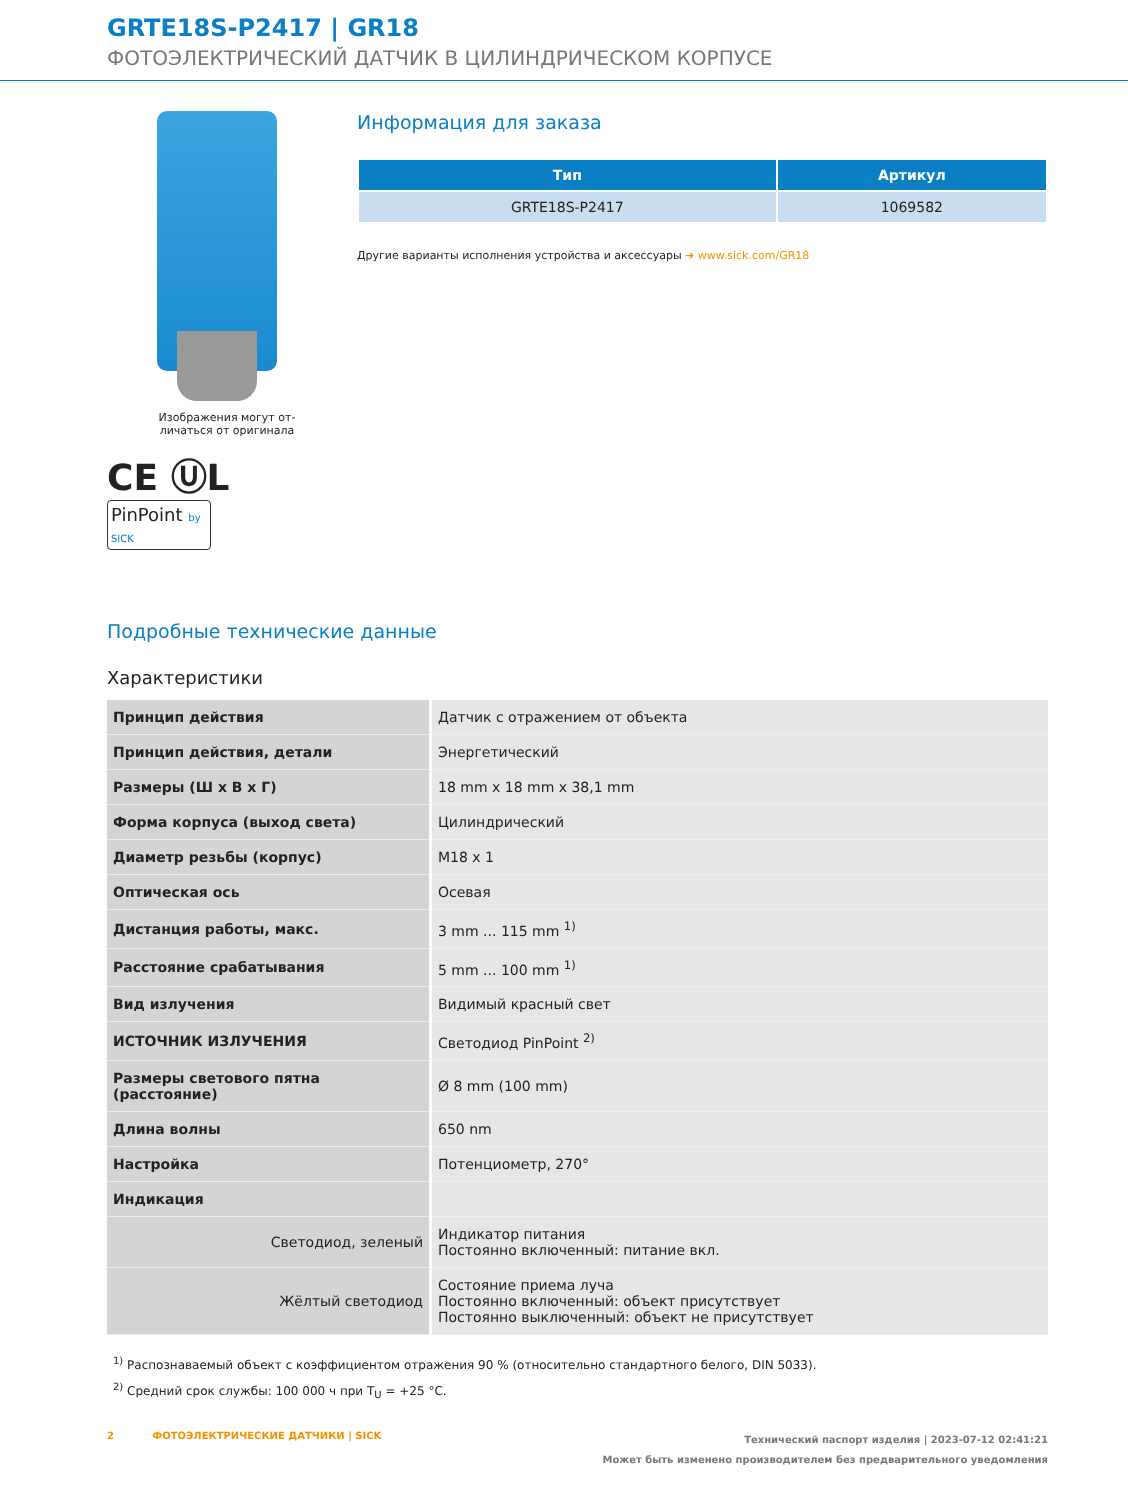GRTE18S-P2417 | GR18
ФОТОЭЛЕКТРИЧЕСКИЙ ДАТЧИК В ЦИЛИНДРИЧЕСКОМ КОРПУСЕ
Изображения могут от-
личаться от оригинала
CE ⓊL
PinPoint by SICK
Информация для заказа
| Тип | Артикул |
| --- | --- |
| GRTE18S-P2417 | 1069582 |
Другие варианты исполнения устройства и аксессуары ➔ www.sick.com/GR18
Подробные технические данные
Характеристики
| Принцип действия | Датчик с отражением от объекта |
| Принцип действия, детали | Энергетический |
| Размеры (Ш x В x Г) | 18 mm x 18 mm x 38,1 mm |
| Форма корпуса (выход света) | Цилиндрический |
| Диаметр резьбы (корпус) | M18 x 1 |
| Оптическая ось | Осевая |
| Дистанция работы, макс. | 3 mm ... 115 mm <sup>1)</sup> |
| Расстояние срабатывания | 5 mm ... 100 mm <sup>1)</sup> |
| Вид излучения | Видимый красный свет |
| ИСТОЧНИК ИЗЛУЧЕНИЯ | Светодиод PinPoint <sup>2)</sup> |
| Размеры светового пятна (расстояние) | Ø 8 mm (100 mm) |
| Длина волны | 650 nm |
| Настройка | Потенциометр, 270° |
| Индикация | |
| Светодиод, зеленый | Индикатор питания Постоянно включенный: питание вкл. |
| Жёлтый светодиод | Состояние приема луча Постоянно включенный: объект присутствует Постоянно выключенный: объект не присутствует |
<sup>1)</sup> Распознаваемый объект с коэффициентом отражения 90 % (относительно стандартного белого, DIN 5033).
<sup>2)</sup> Средний срок службы: 100 000 ч при T<sub>U</sub> = +25 °C.
2 ФОТОЭЛЕКТРИЧЕСКИЕ ДАТЧИКИ | SICK
Технический паспорт изделия | 2023-07-12 02:41:21
Может быть изменено производителем без предварительного уведомления